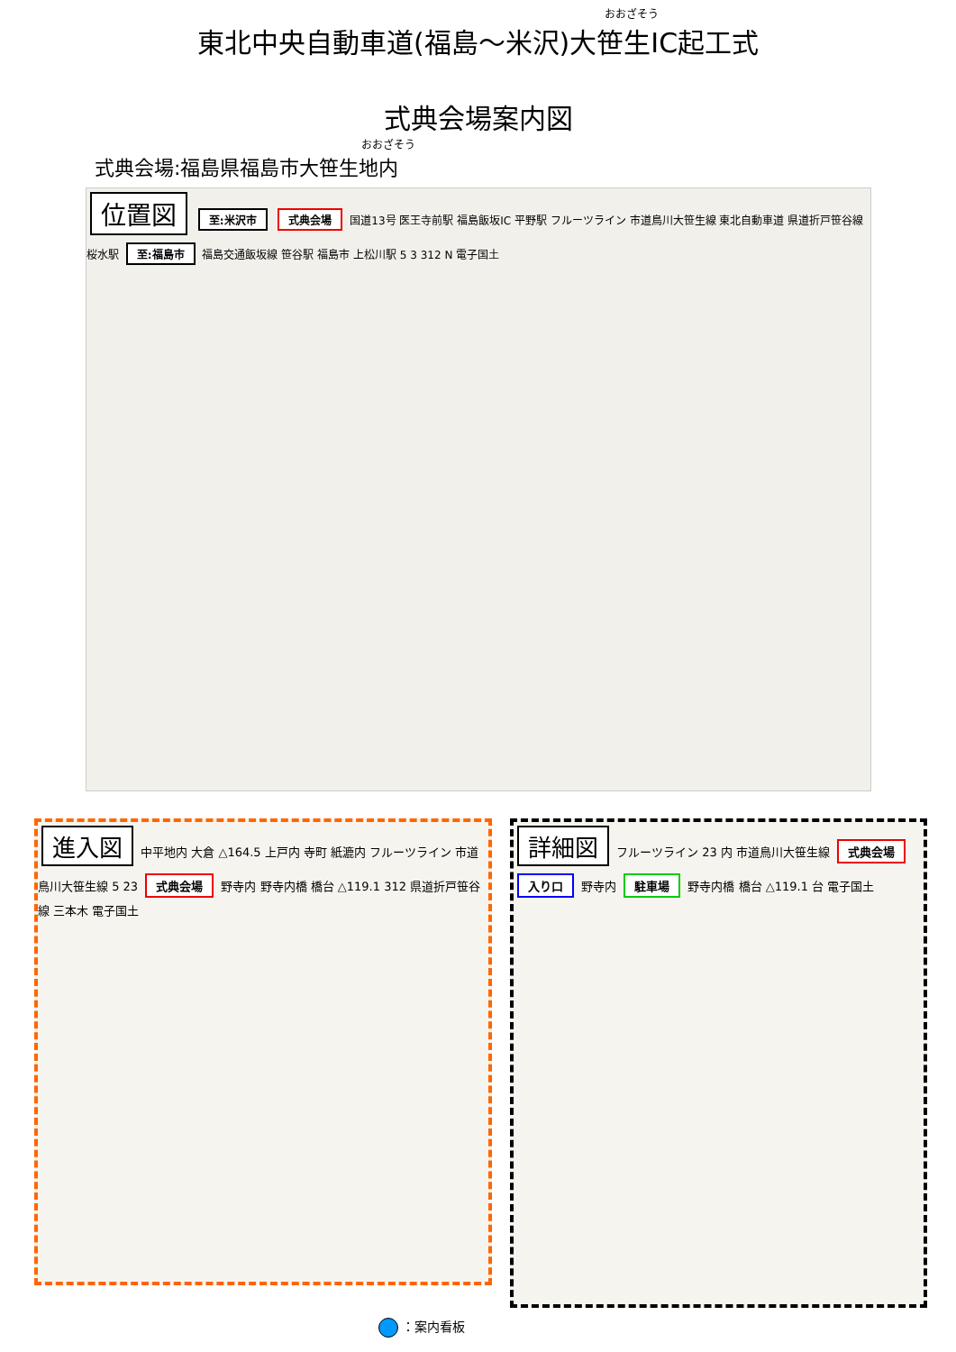おおざそう
東北中央自動車道(福島～米沢)大笹生IC起工式
式典会場案内図
おおざそう
式典会場:福島県福島市大笹生地内
位置図 至:米沢市 式典会場 国道13号 医王寺前駅 福島飯坂IC 平野駅 フルーツライン 市道鳥川大笹生線 東北自動車道 県道折戸笹谷線 桜水駅 至:福島市 福島交通飯坂線 笹谷駅 福島市 上松川駅 5 3 312 N 電子国土
進入図 中平地内 大倉 △164.5 上戸内 寺町 紙漉内 フルーツライン 市道鳥川大笹生線 5 23 式典会場 野寺内 野寺内橋 橋台 △119.1 312 県道折戸笹谷線 三本木 電子国土
詳細図 フルーツライン 23 内 市道鳥川大笹生線 式典会場 入り口 野寺内 駐車場 野寺内橋 橋台 △119.1 台 電子国土
：案内看板